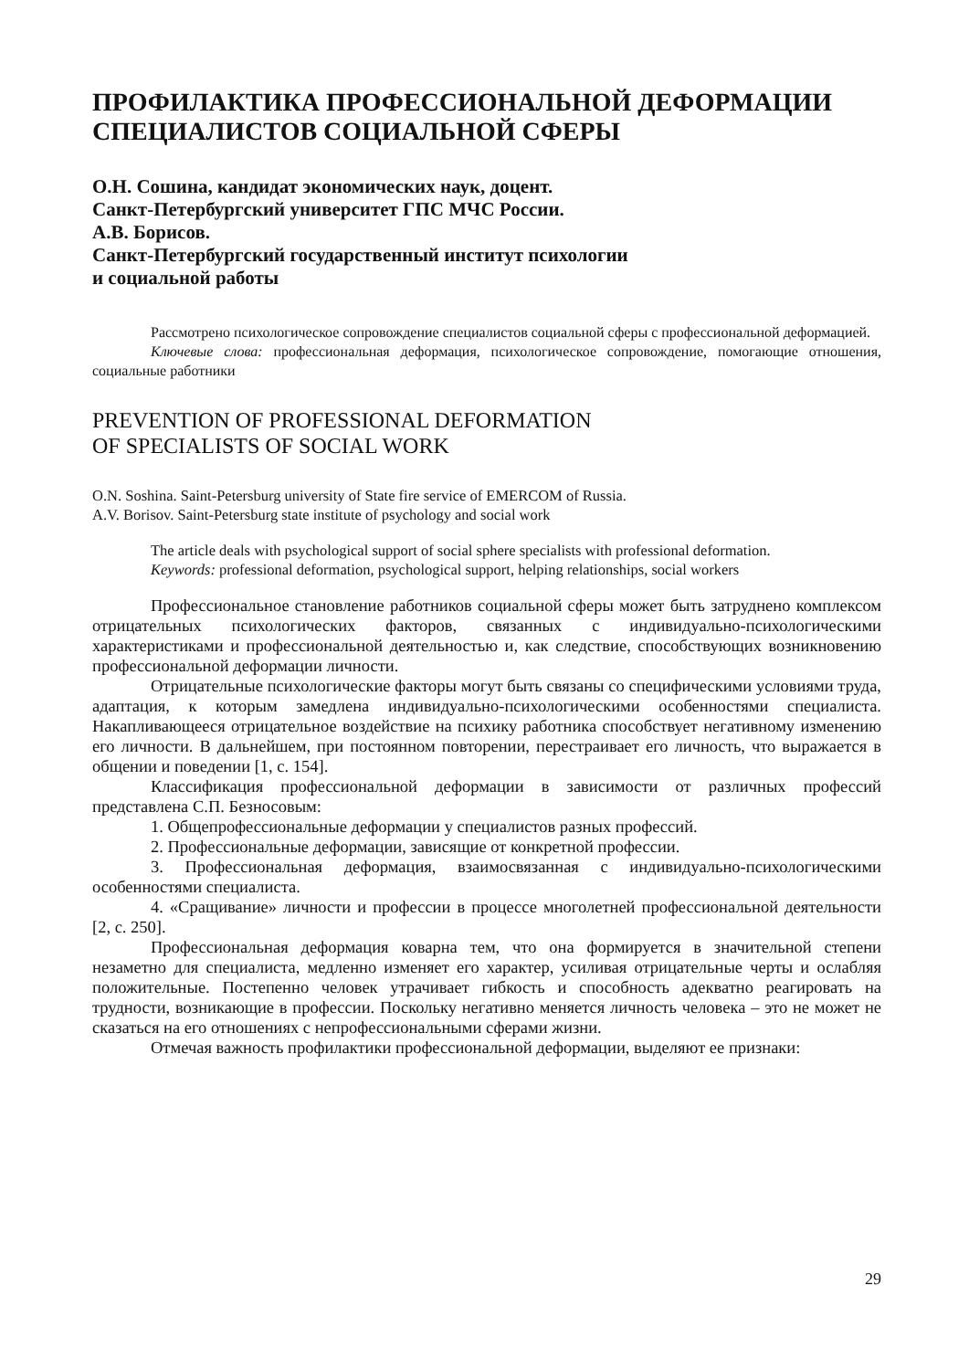ПРОФИЛАКТИКА ПРОФЕССИОНАЛЬНОЙ ДЕФОРМАЦИИ
СПЕЦИАЛИСТОВ СОЦИАЛЬНОЙ СФЕРЫ
О.Н. Сошина, кандидат экономических наук, доцент.
Санкт-Петербургский университет ГПС МЧС России.
А.В. Борисов.
Санкт-Петербургский государственный институт психологии
и социальной работы
Рассмотрено психологическое сопровождение специалистов социальной сферы с профессиональной деформацией.
Ключевые слова: профессиональная деформация, психологическое сопровождение, помогающие отношения, социальные работники
PREVENTION OF PROFESSIONAL DEFORMATION
OF SPECIALISTS OF SOCIAL WORK
O.N. Soshina. Saint-Petersburg university of State fire service of EMERCOM of Russia.
A.V. Borisov. Saint-Petersburg state institute of psychology and social work
The article deals with psychological support of social sphere specialists with professional deformation.
Keywords: professional deformation, psychological support, helping relationships, social workers
Профессиональное становление работников социальной сферы может быть затруднено комплексом отрицательных психологических факторов, связанных с индивидуально-психологическими характеристиками и профессиональной деятельностью и, как следствие, способствующих возникновению профессиональной деформации личности.
Отрицательные психологические факторы могут быть связаны со специфическими условиями труда, адаптация, к которым замедлена индивидуально-психологическими особенностями специалиста. Накапливающееся отрицательное воздействие на психику работника способствует негативному изменению его личности. В дальнейшем, при постоянном повторении, перестраивает его личность, что выражается в общении и поведении [1, с. 154].
Классификация профессиональной деформации в зависимости от различных профессий представлена С.П. Безносовым:
1. Общепрофессиональные деформации у специалистов разных профессий.
2. Профессиональные деформации, зависящие от конкретной профессии.
3. Профессиональная деформация, взаимосвязанная с индивидуально-психологическими особенностями специалиста.
4. «Сращивание» личности и профессии в процессе многолетней профессиональной деятельности [2, с. 250].
Профессиональная деформация коварна тем, что она формируется в значительной степени незаметно для специалиста, медленно изменяет его характер, усиливая отрицательные черты и ослабляя положительные. Постепенно человек утрачивает гибкость и способность адекватно реагировать на трудности, возникающие в профессии. Поскольку негативно меняется личность человека – это не может не сказаться на его отношениях с непрофессиональными сферами жизни.
Отмечая важность профилактики профессиональной деформации, выделяют ее признаки:
29